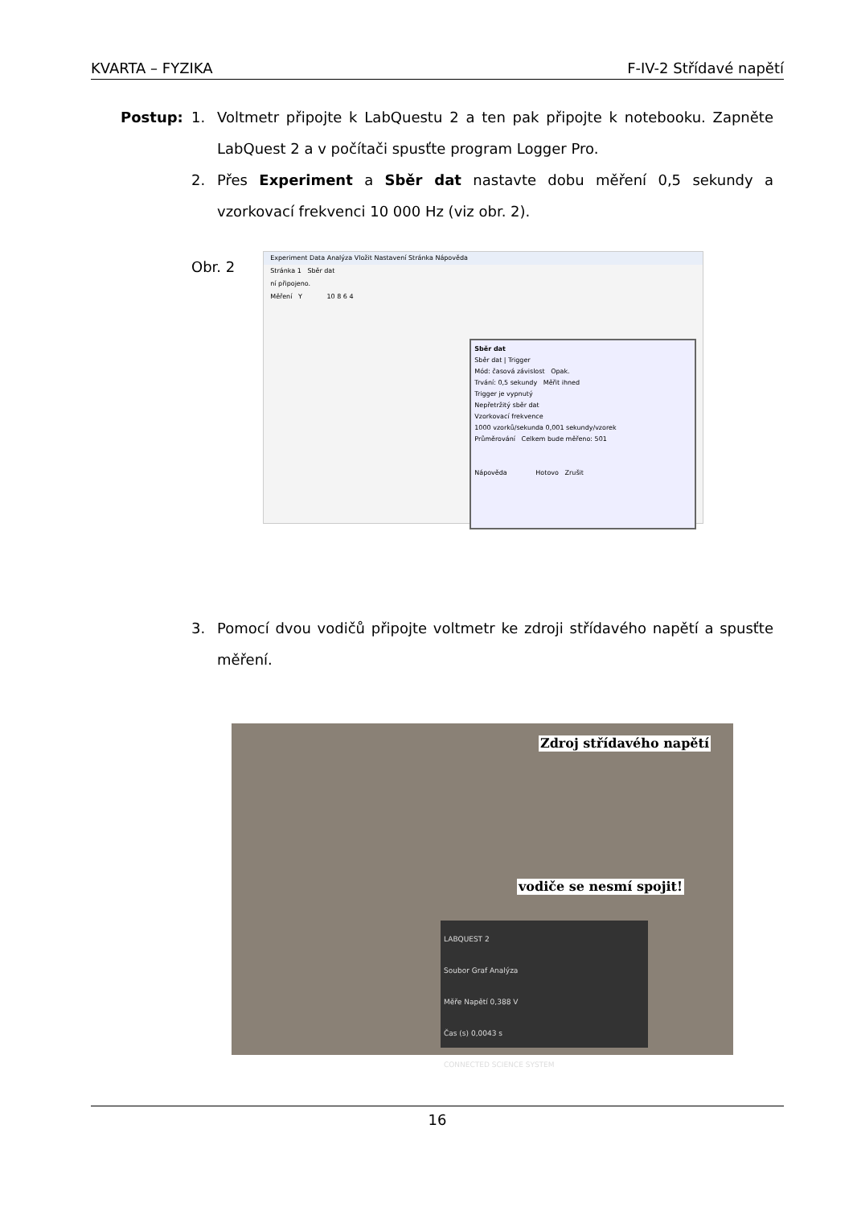KVARTA – FYZIKA F-IV-2 Střídavé napětí
Postup: 1. Voltmetr připojte k LabQuestu 2 a ten pak připojte k notebooku. Zapněte LabQuest 2 a v počítači spusťte program Logger Pro.
2. Přes Experiment a Sběr dat nastavte dobu měření 0,5 sekundy a vzorkovací frekvenci 10 000 Hz (viz obr. 2).
Obr. 2
Experiment Data Analýza Vložit Nastavení Stránka Nápověda
Stránka 1 Sběr dat
ní připojeno.
Měření Y 10 8 6 4
Sběr dat
Sběr dat | Trigger
Mód: časová závislost Opak.
Trvání: 0,5 sekundy Měřit ihned
Trigger je vypnutý
Nepřetržitý sběr dat
Vzorkovací frekvence
1000 vzorků/sekunda 0,001 sekundy/vzorek
Průměrování Celkem bude měřeno: 501
Nápověda Hotovo Zrušit
3. Pomocí dvou vodičů připojte voltmetr ke zdroji střídavého napětí a spusťte měření.
Zdroj střídavého napětí
vodiče se nesmí spojit!
LABQUEST 2
Soubor Graf Analýza
Měře Napětí 0,388 V
Čas (s) 0,0043 s
CONNECTED SCIENCE SYSTEM
16